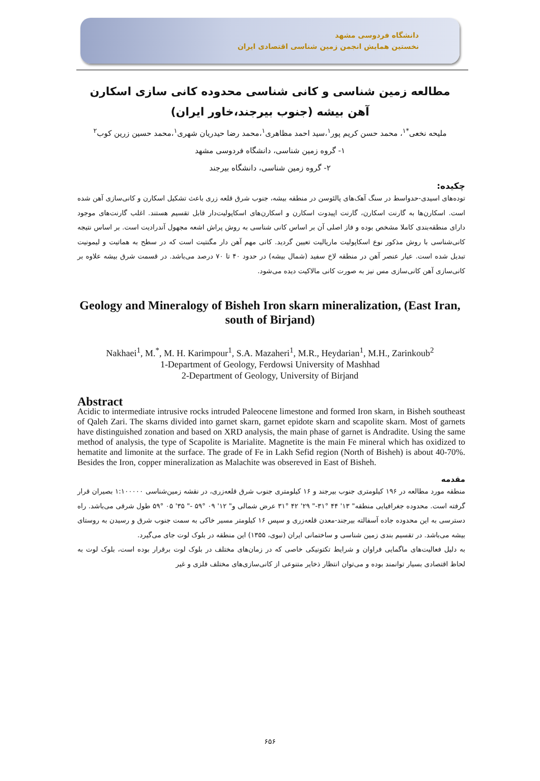دانشگاه فردوسی مشهد
نخستین همایش انجمن زمین شناسی اقتصادی ایران
مطالعه زمین شناسی و کانی شناسی محدوده کانی سازی اسکارن آهن بیشه (جنوب بیرجند،خاور ایران)
ملیحه نخعی<sup>*۱</sup>، محمد حسن کریم پور<sup>۱</sup>،سید احمد مظاهری<sup>۱</sup>،محمد رضا حیدریان شهری<sup>۱</sup>،محمد حسین زرین کوب<sup>۲</sup>
۱- گروه زمین شناسی، دانشگاه فردوسی مشهد
۲- گروه زمین شناسی، دانشگاه بیرجند
چکیده:
توده‌های اسیدی-حدواسط در سنگ آهک‌های پالئوسن در منطقه بیشه، جنوب شرق قلعه زری باعث تشکیل اسکارن و کانی‌سازی آهن شده است. اسکارن‌ها به گارنت اسکارن، گارنت اپیدوت اسکارن و اسکارن‌های اسکاپولیت‌دار قابل تقسیم هستند. اغلب گارنت‌های موجود دارای منطقه‌بندی کاملا مشخص بوده و فاز اصلی آن بر اساس کانی شناسی به روش پراش اشعه مجهول آندرادیت است. بر اساس نتیجه کانی‌شناسی با روش مذکور نوع اسکاپولیت ماریالیت تعیین گردید. کانی مهم آهن دار مگنتیت است که در سطح به هماتیت و لیمونیت تبدیل شده است. عیار عنصر آهن در منطقه لاخ سفید (شمال بیشه) در حدود ۴۰ تا ۷۰ درصد می‌باشد. در قسمت شرق بیشه علاوه بر کانی‌سازی آهن کانی‌سازی مس نیز به صورت کانی مالاکیت دیده می‌شود.
Geology and Mineralogy of Bisheh Iron skarn mineralization, (East Iran, south of Birjand)
Nakhaei<sup>1</sup>, M.<sup>*</sup>, M. H. Karimpour<sup>1</sup>, S.A. Mazaheri<sup>1</sup>, M.R., Heydarian<sup>1</sup>, M.H., Zarinkoub<sup>2</sup>
1-Department of Geology, Ferdowsi University of Mashhad
2-Department of Geology, University of Birjand
Abstract
Acidic to intermediate intrusive rocks intruded Paleocene limestone and formed Iron skarn, in Bisheh southeast of Qaleh Zari. The skarns divided into garnet skarn, garnet epidote skarn and scapolite skarn. Most of garnets have distinguished zonation and based on XRD analysis, the main phase of garnet is Andradite. Using the same method of analysis, the type of Scapolite is Marialite. Magnetite is the main Fe mineral which has oxidized to hematite and limonite at the surface. The grade of Fe in Lakh Sefid region (North of Bisheh) is about 40-70%. Besides the Iron, copper mineralization as Malachite was obsereved in East of Bisheh.
مقدمه
منطقه مورد مطالعه در ۱۹۶ کیلومتری جنوب بیرجند و ۱۶ کیلومتری جنوب شرق قلعه‌زری، در نقشه زمین‌شناسی ۱:۱۰۰۰۰۰ بصیران قرار گرفته است. محدوده جغرافیایی منطقه" ۱۳' ۴۴ °۳۱-" ۲۹' ۴۲ °۳۱ عرض شمالی و" ۱۲' ۰۹ °۵۹ -" ۳۵' ۰۵ °۵۹ طول شرقی می‌باشد. راه دسترسی به این محدوده جاده آسفالته بیرجند-معدن قلعه‌زری و سپس ۱۶ کیلومتر مسیر خاکی به سمت جنوب شرق و رسیدن به روستای بیشه می‌باشد. در تقسیم بندی زمین شناسی و ساختمانی ایران (نبوی، ۱۳۵۵) این منطقه در بلوک لوت جای می‌گیرد.
به دلیل فعالیت‌های ماگمایی فراوان و شرایط تکتونیکی خاصی که در زمان‌های مختلف در بلوک لوت برقرار بوده است، بلوک لوت به لحاظ اقتصادی بسیار توانمند بوده و می‌توان انتظار ذخایر متنوعی از کانی‌سازی‌های مختلف فلزی و غیر
۶۵۶